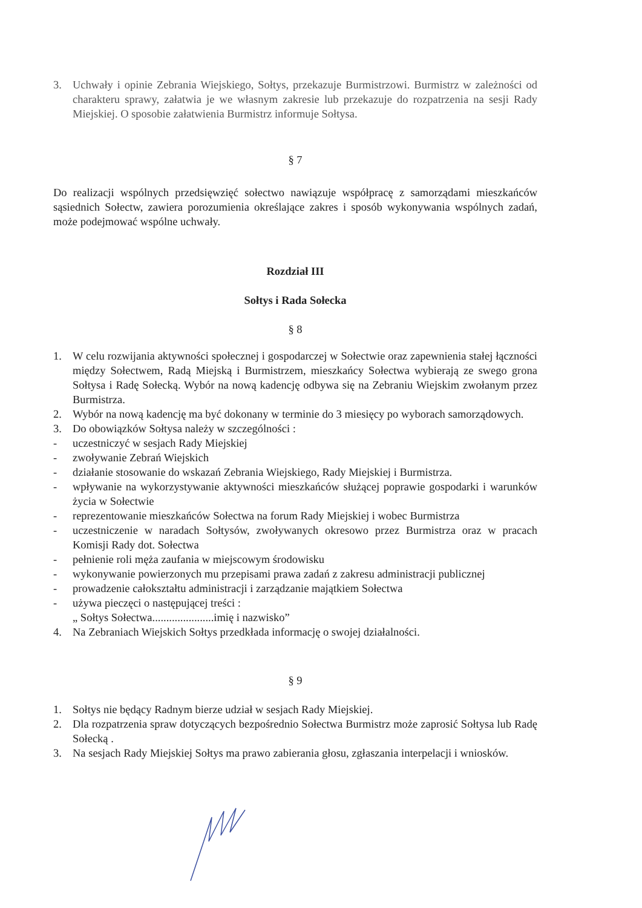3. Uchwały i opinie Zebrania Wiejskiego, Sołtys, przekazuje Burmistrzowi. Burmistrz w zależności od charakteru sprawy, załatwia je we własnym zakresie lub przekazuje do rozpatrzenia na sesji Rady Miejskiej. O sposobie załatwienia Burmistrz informuje Sołtysa.
§ 7
Do realizacji wspólnych przedsięwzięć sołectwo nawiązuje współpracę z samorządami mieszkańców sąsiednich Sołectw, zawiera porozumienia określające zakres i sposób wykonywania wspólnych zadań, może podejmować wspólne uchwały.
Rozdział III
Sołtys i Rada Sołecka
§ 8
1. W celu rozwijania aktywności społecznej i gospodarczej w Sołectwie oraz zapewnienia stałej łączności między Sołectwem, Radą Miejską i Burmistrzem, mieszkańcy Sołectwa wybierają ze swego grona Sołtysa i Radę Sołecką. Wybór na nową kadencję odbywa się na Zebraniu Wiejskim zwołanym przez Burmistrza.
2. Wybór na nową kadencję ma być dokonany w terminie do 3 miesięcy po wyborach samorządowych.
3. Do obowiązków Sołtysa należy w szczególności :
- uczestniczyć w sesjach Rady Miejskiej
- zwoływanie Zebrań Wiejskich
- działanie stosowanie do wskazań Zebrania Wiejskiego, Rady Miejskiej i Burmistrza.
- wpływanie na wykorzystywanie aktywności mieszkańców służącej poprawie gospodarki i warunków życia w Sołectwie
- reprezentowanie mieszkańców Sołectwa na forum Rady Miejskiej i wobec Burmistrza
- uczestniczenie w naradach Sołtysów, zwoływanych okresowo przez Burmistrza oraz w pracach Komisji Rady dot. Sołectwa
- pełnienie roli męża zaufania w miejscowym środowisku
- wykonywanie powierzonych mu przepisami prawa zadań z zakresu administracji publicznej
- prowadzenie całokształtu administracji i zarządzanie majątkiem Sołectwa
- używa pieczęci o następującej treści :
„ Sołtys Sołectwa......................imię i nazwisko”
4. Na Zebraniach Wiejskich Sołtys przedkłada informację o swojej działalności.
§ 9
1. Sołtys nie będący Radnym bierze udział w sesjach Rady Miejskiej.
2. Dla rozpatrzenia spraw dotyczących bezpośrednio Sołectwa Burmistrz może zaprosić Sołtysa lub Radę Sołecką .
3. Na sesjach Rady Miejskiej Sołtys ma prawo zabierania głosu, zgłaszania interpelacji i wniosków.